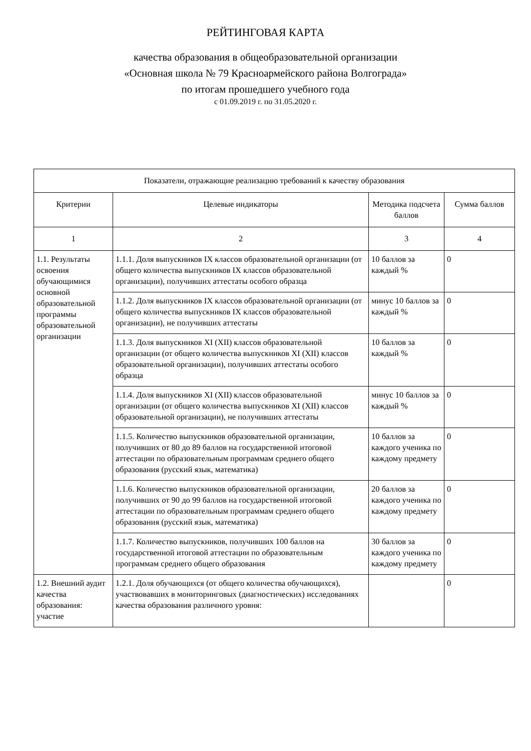РЕЙТИНГОВАЯ КАРТА
качества образования в общеобразовательной организации
«Основная школа № 79 Красноармейского района Волгограда»
по итогам прошедшего учебного года
с 01.09.2019 г. по 31.05.2020 г.
| Показатели, отражающие реализацию требований к качеству образования | | | |
| Критерии | Целевые индикаторы | Методика подсчета баллов | Сумма баллов |
| 1 | 2 | 3 | 4 |
| 1.1. Результаты освоения обучающимися основной образовательной программы образовательной организации | 1.1.1. Доля выпускников IX классов образовательной организации (от общего количества выпускников IX классов образовательной организации), получивших аттестаты особого образца | 10 баллов за каждый % | 0 |
| | 1.1.2. Доля выпускников IX классов образовательной организации (от общего количества выпускников IX классов образовательной организации), не получивших аттестаты | минус 10 баллов за каждый % | 0 |
| | 1.1.3. Доля выпускников XI (XII) классов образовательной организации (от общего количества выпускников XI (XII) классов образовательной организации), получивших аттестаты особого образца | 10 баллов за каждый % | 0 |
| | 1.1.4. Доля выпускников XI (XII) классов образовательной организации (от общего количества выпускников XI (XII) классов образовательной организации), не получивших аттестаты | минус 10 баллов за каждый % | 0 |
| | 1.1.5. Количество выпускников образовательной организации, получивших от 80 до 89 баллов на государственной итоговой аттестации по образовательным программам среднего общего образования (русский язык, математика) | 10 баллов за каждого ученика по каждому предмету | 0 |
| | 1.1.6. Количество выпускников образовательной организации, получивших от 90 до 99 баллов на государственной итоговой аттестации по образовательным программам среднего общего образования (русский язык, математика) | 20 баллов за каждого ученика по каждому предмету | 0 |
| | 1.1.7. Количество выпускников, получивших 100 баллов на государственной итоговой аттестации по образовательным программам среднего общего образования | 30 баллов за каждого ученика по каждому предмету | 0 |
| 1.2. Внешний аудит качества образования: участие | 1.2.1. Доля обучающихся (от общего количества обучающихся), участвовавших в мониторинговых (диагностических) исследованиях качества образования различного уровня: | | 0 |